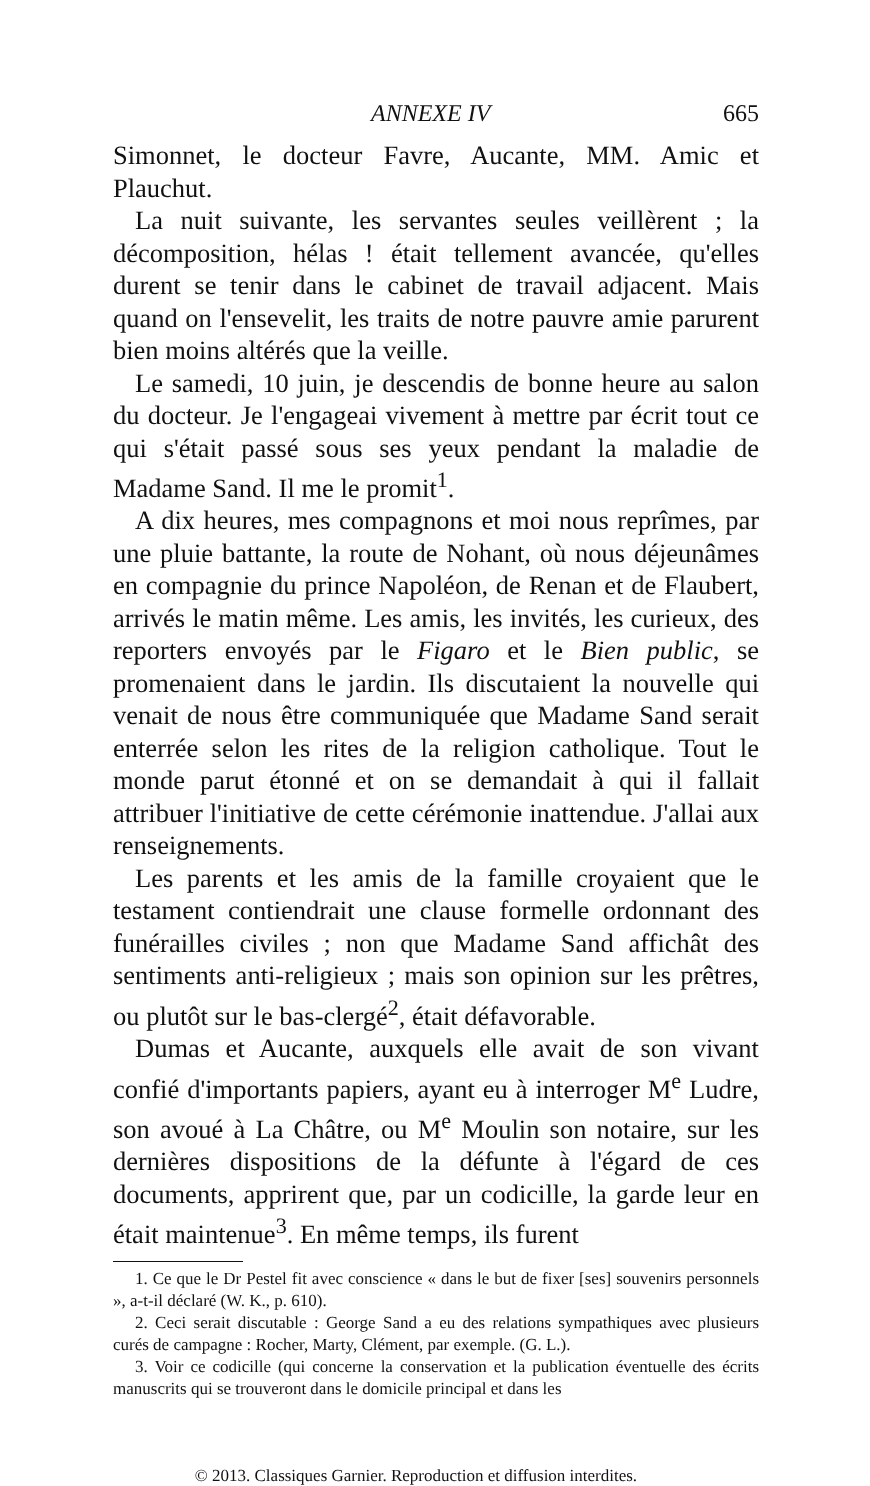ANNEXE IV 665
Simonnet, le docteur Favre, Aucante, MM. Amic et Plauchut.
La nuit suivante, les servantes seules veillèrent ; la décomposition, hélas ! était tellement avancée, qu'elles durent se tenir dans le cabinet de travail adjacent. Mais quand on l'ensevelit, les traits de notre pauvre amie parurent bien moins altérés que la veille.
Le samedi, 10 juin, je descendis de bonne heure au salon du docteur. Je l'engageai vivement à mettre par écrit tout ce qui s'était passé sous ses yeux pendant la maladie de Madame Sand. Il me le promit<sup>1</sup>.
A dix heures, mes compagnons et moi nous reprîmes, par une pluie battante, la route de Nohant, où nous déjeunâmes en compagnie du prince Napoléon, de Renan et de Flaubert, arrivés le matin même. Les amis, les invités, les curieux, des reporters envoyés par le Figaro et le Bien public, se promenaient dans le jardin. Ils discutaient la nouvelle qui venait de nous être communiquée que Madame Sand serait enterrée selon les rites de la religion catholique. Tout le monde parut étonné et on se demandait à qui il fallait attribuer l'initiative de cette cérémonie inattendue. J'allai aux renseignements.
Les parents et les amis de la famille croyaient que le testament contiendrait une clause formelle ordonnant des funérailles civiles ; non que Madame Sand affichât des sentiments anti-religieux ; mais son opinion sur les prêtres, ou plutôt sur le bas-clergé<sup>2</sup>, était défavorable.
Dumas et Aucante, auxquels elle avait de son vivant confié d'importants papiers, ayant eu à interroger M<sup>e</sup> Ludre, son avoué à La Châtre, ou M<sup>e</sup> Moulin son notaire, sur les dernières dispositions de la défunte à l'égard de ces documents, apprirent que, par un codicille, la garde leur en était maintenue<sup>3</sup>. En même temps, ils furent
1. Ce que le Dr Pestel fit avec conscience « dans le but de fixer [ses] souvenirs personnels », a-t-il déclaré (W. K., p. 610).
2. Ceci serait discutable : George Sand a eu des relations sympathiques avec plusieurs curés de campagne : Rocher, Marty, Clément, par exemple. (G. L.).
3. Voir ce codicille (qui concerne la conservation et la publication éventuelle des écrits manuscrits qui se trouveront dans le domicile principal et dans les
© 2013. Classiques Garnier. Reproduction et diffusion interdites.